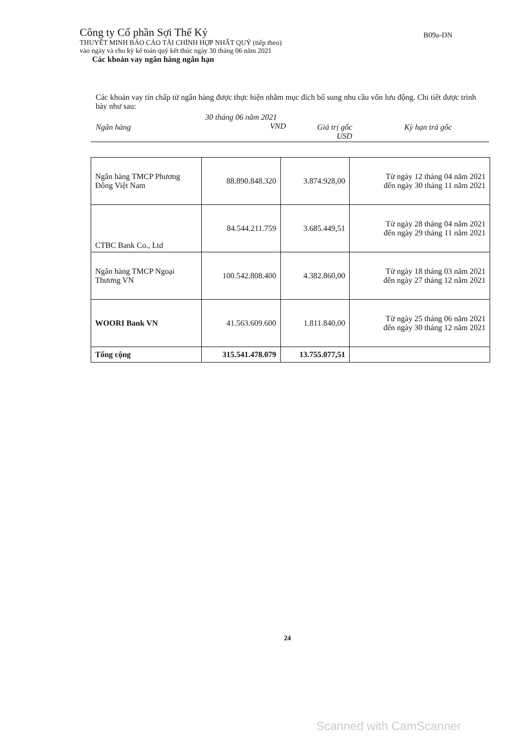Công ty Cổ phần Sợi Thế Kỷ
THUYẾT MINH BÁO CÁO TÀI CHÍNH HỢP NHẤT QUÝ (tiếp theo)
vào ngày và cho kỳ kế toán quý kết thúc ngày 30 tháng 06 năm 2021
Các khoản vay ngân hàng ngắn hạn
B09a-DN
Các khoản vay tín chấp từ ngân hàng được thực hiện nhằm mục đích bổ sung nhu cầu vốn lưu động. Chi tiết được trình bày như sau:
Ngân hàng
30 tháng 06 năm 2021
VND
Giá trị gốc
USD
Kỳ hạn trả gốc
| Ngân hàng TMCP Phương Đông Việt Nam | 88.890.848.320 | 3.874.928,00 | Từ ngày 12 tháng 04 năm 2021 đến ngày 30 tháng 11 năm 2021 |
| CTBC Bank Co., Ltd | 84.544.211.759 | 3.685.449,51 | Từ ngày 28 tháng 04 năm 2021 đến ngày 29 tháng 11 năm 2021 |
| Ngân hàng TMCP Ngoại Thương VN | 100.542.808.400 | 4.382.860,00 | Từ ngày 18 tháng 03 năm 2021 đến ngày 27 tháng 12 năm 2021 |
| WOORI Bank VN | 41.563.609.600 | 1.811.840,00 | Từ ngày 25 tháng 06 năm 2021 đến ngày 30 tháng 12 năm 2021 |
| Tổng cộng | 315.541.478.079 | 13.755.077,51 | |
24
Scanned with CamScanner